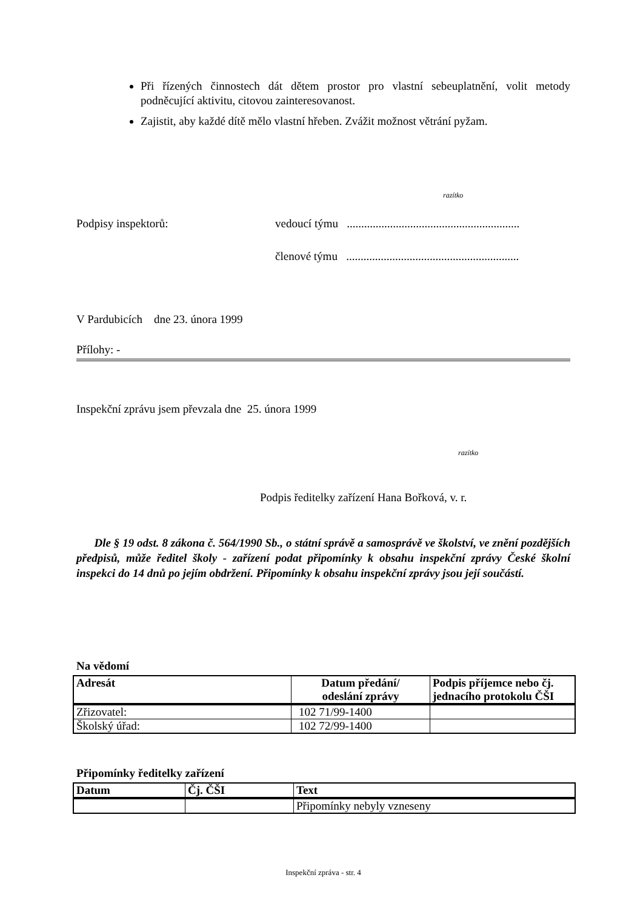Při řízených činnostech dát dětem prostor pro vlastní sebeuplatnění, volit metody podněcující aktivitu, citovou zainteresovanost.
Zajistit, aby každé dítě mělo vlastní hřeben. Zvážit možnost větrání pyžam.
razítko
Podpisy inspektorů: vedoucí týmu ............................................................
členové týmu ............................................................
V Pardubicích dne 23. února 1999
Přílohy: -
Inspekční zprávu jsem převzala dne 25. února 1999
razítko
Podpis ředitelky zařízení Hana Bořková, v. r.
Dle § 19 odst. 8 zákona č. 564/1990 Sb., o státní správě a samosprávě ve školství, ve znění pozdějších předpisů, může ředitel školy - zařízení podat připomínky k obsahu inspekční zprávy České školní inspekci do 14 dnů po jejím obdržení. Připomínky k obsahu inspekční zprávy jsou její součástí.
Na vědomí
| Adresát | Datum předání/ odeslání zprávy | Podpis příjemce nebo čj. jednacího protokolu ČŠI |
| --- | --- | --- |
| Zřizovatel: | 102 71/99-1400 | |
| Školský úřad: | 102 72/99-1400 | |
Připomínky ředitelky zařízení
| Datum | Čj. ČŠI | Text |
| --- | --- | --- |
| | | Připomínky nebyly vzneseny |
Inspekční zpráva - str. 4